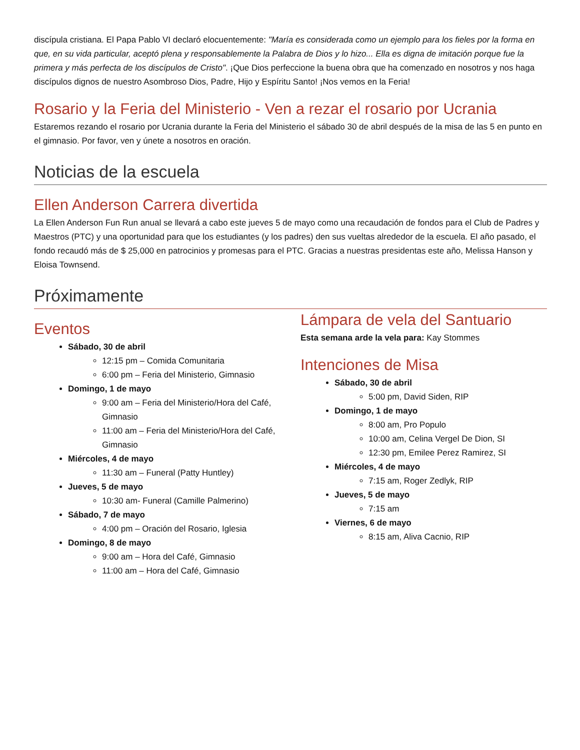discípula cristiana. El Papa Pablo VI declaró elocuentemente: "María es considerada como un ejemplo para los fieles por la forma en que, en su vida particular, aceptó plena y responsablemente la Palabra de Dios y lo hizo... Ella es digna de imitación porque fue la primera y más perfecta de los discípulos de Cristo". ¡Que Dios perfeccione la buena obra que ha comenzado en nosotros y nos haga discípulos dignos de nuestro Asombroso Dios, Padre, Hijo y Espíritu Santo! ¡Nos vemos en la Feria!
Rosario y la Feria del Ministerio - Ven a rezar el rosario por Ucrania
Estaremos rezando el rosario por Ucrania durante la Feria del Ministerio el sábado 30 de abril después de la misa de las 5 en punto en el gimnasio. Por favor, ven y únete a nosotros en oración.
Noticias de la escuela
Ellen Anderson Carrera divertida
La Ellen Anderson Fun Run anual se llevará a cabo este jueves 5 de mayo como una recaudación de fondos para el Club de Padres y Maestros (PTC) y una oportunidad para que los estudiantes (y los padres) den sus vueltas alrededor de la escuela. El año pasado, el fondo recaudó más de $ 25,000 en patrocinios y promesas para el PTC. Gracias a nuestras presidentas este año, Melissa Hanson y Eloisa Townsend.
Próximamente
Eventos
Sábado, 30 de abril
12:15 pm – Comida Comunitaria
6:00 pm – Feria del Ministerio, Gimnasio
Domingo, 1 de mayo
9:00 am – Feria del Ministerio/Hora del Café, Gimnasio
11:00 am – Feria del Ministerio/Hora del Café, Gimnasio
Miércoles, 4 de mayo
11:30 am – Funeral (Patty Huntley)
Jueves, 5 de mayo
10:30 am- Funeral (Camille Palmerino)
Sábado, 7 de mayo
4:00 pm – Oración del Rosario, Iglesia
Domingo, 8 de mayo
9:00 am – Hora del Café, Gimnasio
11:00 am – Hora del Café, Gimnasio
Lámpara de vela del Santuario
Esta semana arde la vela para: Kay Stommes
Intenciones de Misa
Sábado, 30 de abril
5:00 pm, David Siden, RIP
Domingo, 1 de mayo
8:00 am, Pro Populo
10:00 am, Celina Vergel De Dion, SI
12:30 pm, Emilee Perez Ramirez, SI
Miércoles, 4 de mayo
7:15 am, Roger Zedlyk, RIP
Jueves, 5 de mayo
7:15 am
Viernes, 6 de mayo
8:15 am, Aliva Cacnio, RIP